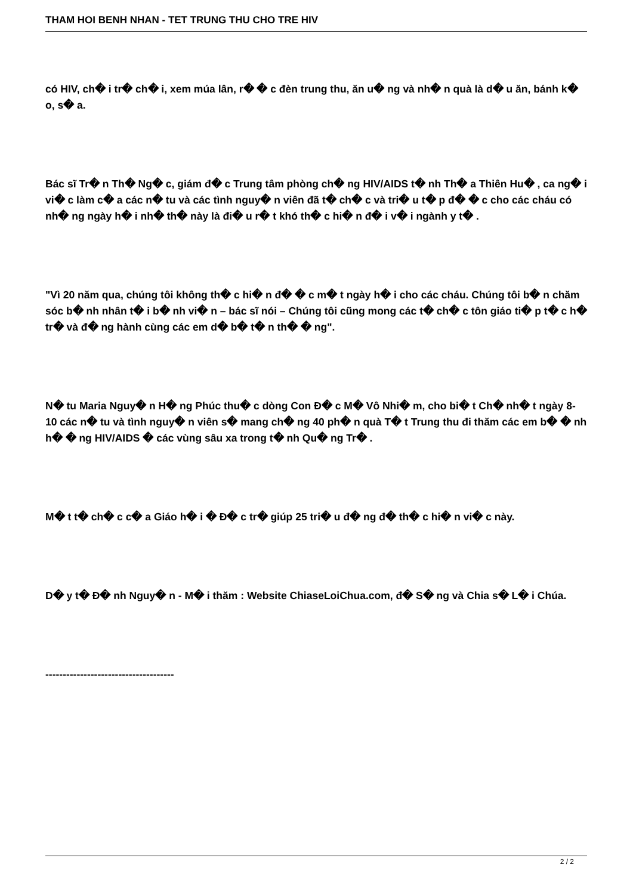THAM HOI BENH NHAN - TET TRUNG THU CHO TRE HIV
có HIV, ch� i tr� ch� i, xem múa lân, r� � c đèn trung thu, ăn u� ng và nh� n quà là d� u ăn, bánh k� o, s� a.
Bác sĩ Tr� n Th� Ng� c, giám đ� c Trung tâm phòng ch� ng HIV/AIDS t� nh Th� a Thiên Hu� , ca ng� i vi� c làm c� a các n� tu và các tình nguy� n viên đã t� ch� c và tri� u t� p đ� � c cho các cháu có nh� ng ngày h� i nh� th� này là đi� u r� t khó th� c hi� n đ� i v� i ngành y t� .
"Vì 20 năm qua, chúng tôi không th� c hi� n đ� � c m� t ngày h� i cho các cháu. Chúng tôi b� n chăm sóc b� nh nhân t� i b� nh vi� n – bác sĩ nói – Chúng tôi cũng mong các t� ch� c tôn giáo ti� p t� c h� tr� và đ� ng hành cùng các em d� b� t� n th� � ng".
N� tu Maria Nguy� n H� ng Phúc thu� c dòng Con Đ� c M� Vô Nhi� m, cho bi� t Ch� nh� t ngày 8-10 các n� tu và tình nguy� n viên s� mang ch� ng 40 ph� n quà T� t Trung thu đi thăm các em b� � nh h� � ng HIV/AIDS � các vùng sâu xa trong t� nh Qu� ng Tr� .
M� t t� ch� c c� a Giáo h� i � Đ� c tr� giúp 25 tri� u đ� ng đ� th� c hi� n vi� c này.
D� y t� Đ� nh Nguy� n - M� i thăm : Website ChiaseLoiChua.com, đ� S� ng và Chia s� L� i Chúa.
-------------------------------------
2 / 2